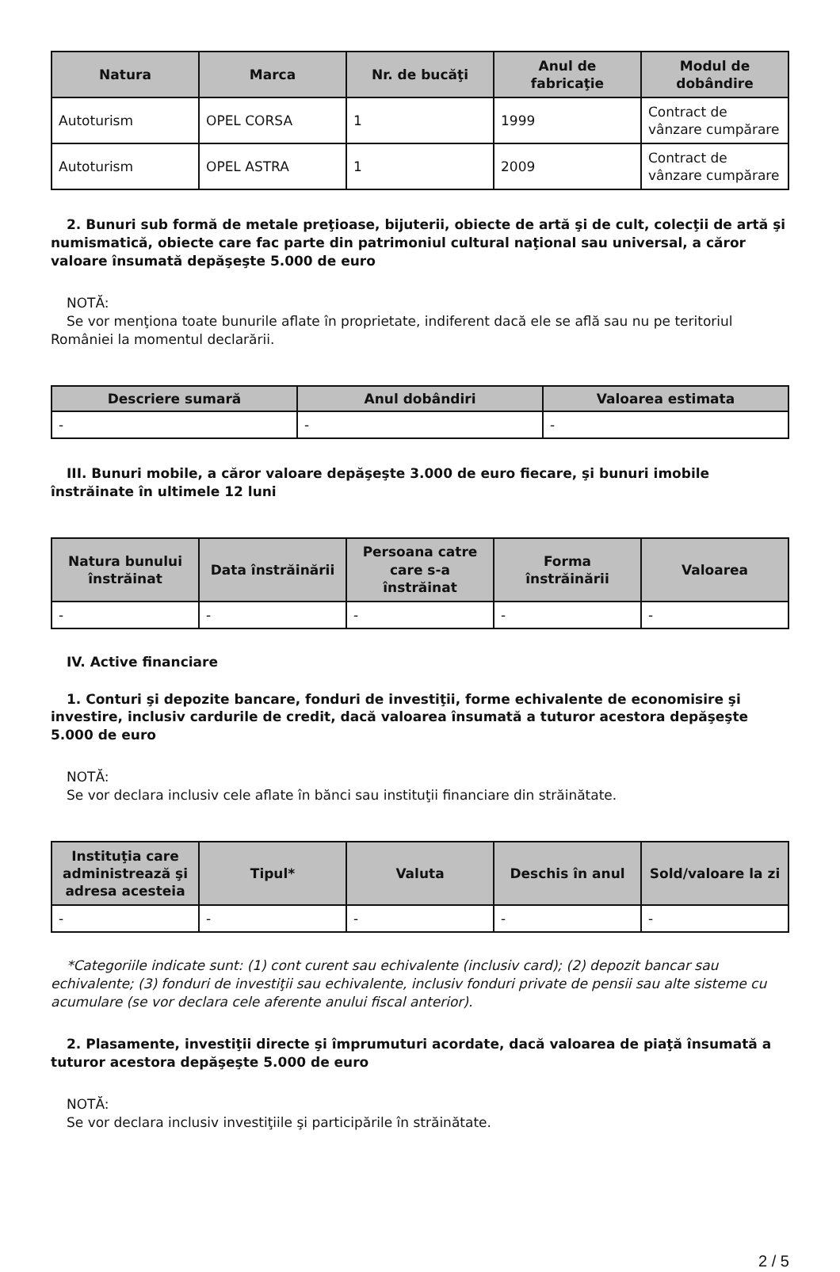| Natura | Marca | Nr. de bucăţi | Anul de fabricaţie | Modul de dobândire |
| --- | --- | --- | --- | --- |
| Autoturism | OPEL CORSA | 1 | 1999 | Contract de vânzare cumpărare |
| Autoturism | OPEL ASTRA | 1 | 2009 | Contract de vânzare cumpărare |
2. Bunuri sub formă de metale preţioase, bijuterii, obiecte de artă şi de cult, colecţii de artă şi numismatică, obiecte care fac parte din patrimoniul cultural naţional sau universal, a căror valoare însumată depăşeşte 5.000 de euro
NOTĂ:
Se vor menţiona toate bunurile aflate în proprietate, indiferent dacă ele se află sau nu pe teritoriul României la momentul declarării.
| Descriere sumară | Anul dobândiri | Valoarea estimata |
| --- | --- | --- |
| - | - | - |
III. Bunuri mobile, a căror valoare depăşeşte 3.000 de euro fiecare, şi bunuri imobile înstrăinate în ultimele 12 luni
| Natura bunului înstrăinat | Data înstrăinării | Persoana catre care s-a înstrăinat | Forma înstrăinării | Valoarea |
| --- | --- | --- | --- | --- |
| - | - | - | - | - |
IV. Active financiare
1. Conturi şi depozite bancare, fonduri de investiţii, forme echivalente de economisire şi investire, inclusiv cardurile de credit, dacă valoarea însumată a tuturor acestora depăşeşte 5.000 de euro
NOTĂ:
Se vor declara inclusiv cele aflate în bănci sau instituţii financiare din străinătate.
| Instituţia care administrează şi adresa acesteia | Tipul* | Valuta | Deschis în anul | Sold/valoare la zi |
| --- | --- | --- | --- | --- |
| - | - | - | - | - |
*Categoriile indicate sunt: (1) cont curent sau echivalente (inclusiv card); (2) depozit bancar sau echivalente; (3) fonduri de investiţii sau echivalente, inclusiv fonduri private de pensii sau alte sisteme cu acumulare (se vor declara cele aferente anului fiscal anterior).
2. Plasamente, investiţii directe şi împrumuturi acordate, dacă valoarea de piaţă însumată a tuturor acestora depăşeşte 5.000 de euro
NOTĂ:
Se vor declara inclusiv investiţiile şi participările în străinătate.
2 / 5